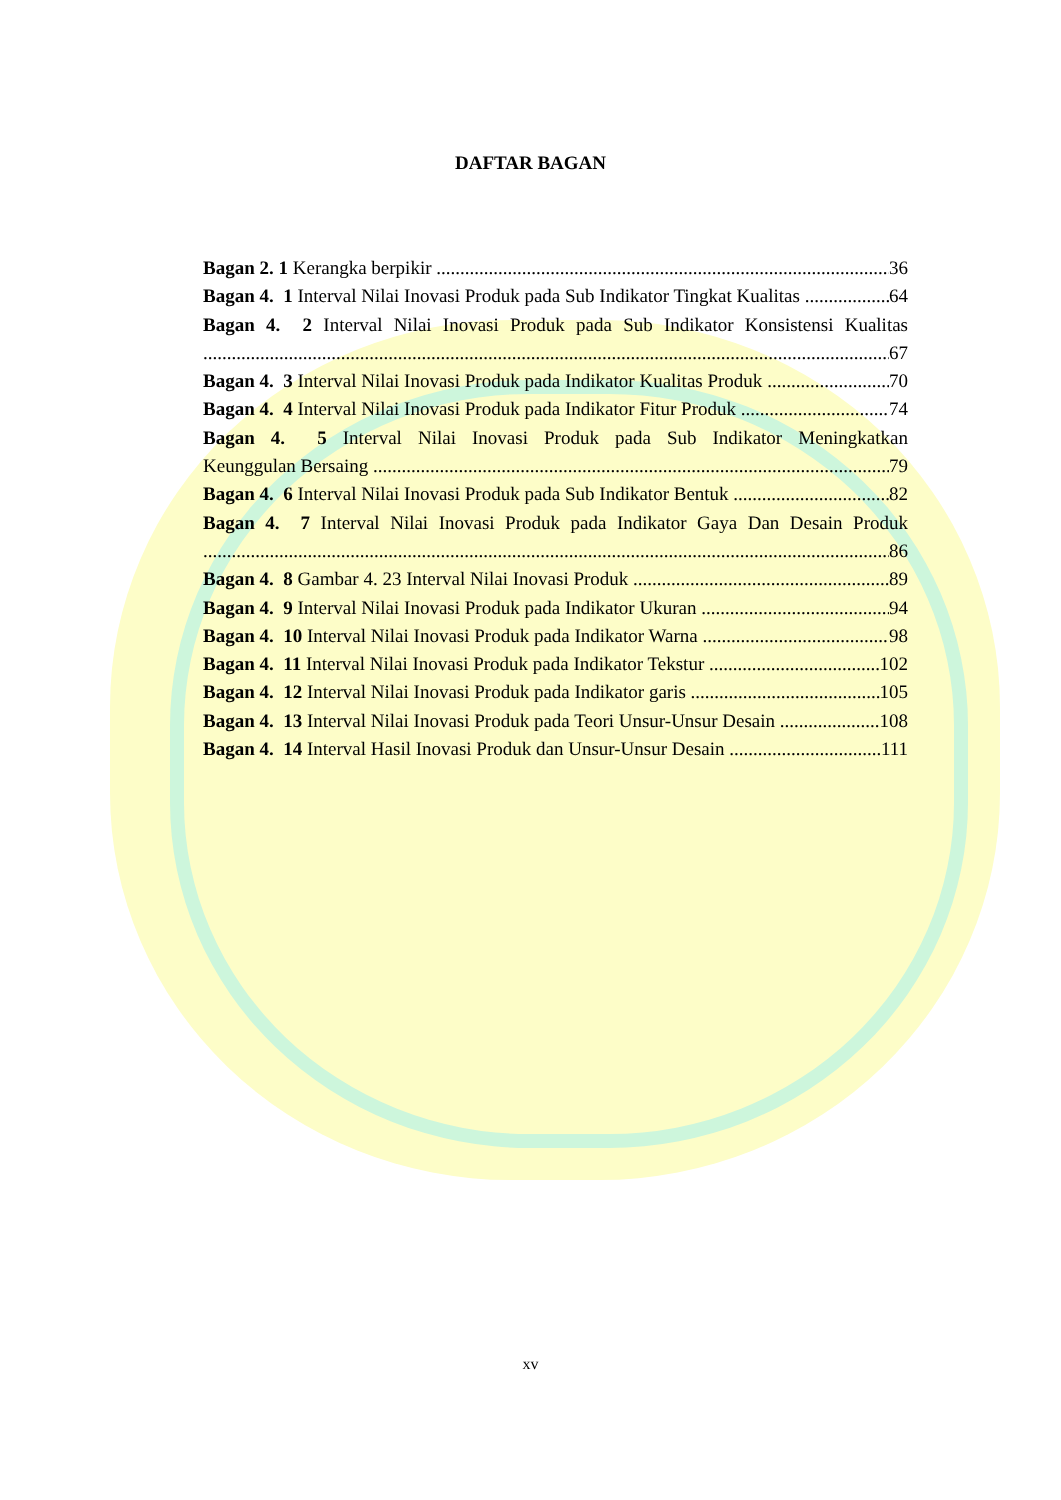DAFTAR BAGAN
Bagan 2. 1 Kerangka berpikir 36
Bagan 4. 1 Interval Nilai Inovasi Produk pada Sub Indikator Tingkat Kualitas 64
Bagan 4. 2 Interval Nilai Inovasi Produk pada Sub Indikator Konsistensi Kualitas
67
Bagan 4. 3 Interval Nilai Inovasi Produk pada Indikator Kualitas Produk 70
Bagan 4. 4 Interval Nilai Inovasi Produk pada Indikator Fitur Produk 74
Bagan 4. 5 Interval Nilai Inovasi Produk pada Sub Indikator Meningkatkan
Keunggulan Bersaing 79
Bagan 4. 6 Interval Nilai Inovasi Produk pada Sub Indikator Bentuk 82
Bagan 4. 7 Interval Nilai Inovasi Produk pada Indikator Gaya Dan Desain Produk
86
Bagan 4. 8 Gambar 4. 23 Interval Nilai Inovasi Produk 89
Bagan 4. 9 Interval Nilai Inovasi Produk pada Indikator Ukuran 94
Bagan 4. 10 Interval Nilai Inovasi Produk pada Indikator Warna 98
Bagan 4. 11 Interval Nilai Inovasi Produk pada Indikator Tekstur 102
Bagan 4. 12 Interval Nilai Inovasi Produk pada Indikator garis 105
Bagan 4. 13 Interval Nilai Inovasi Produk pada Teori Unsur-Unsur Desain 108
Bagan 4. 14 Interval Hasil Inovasi Produk dan Unsur-Unsur Desain 111
xv